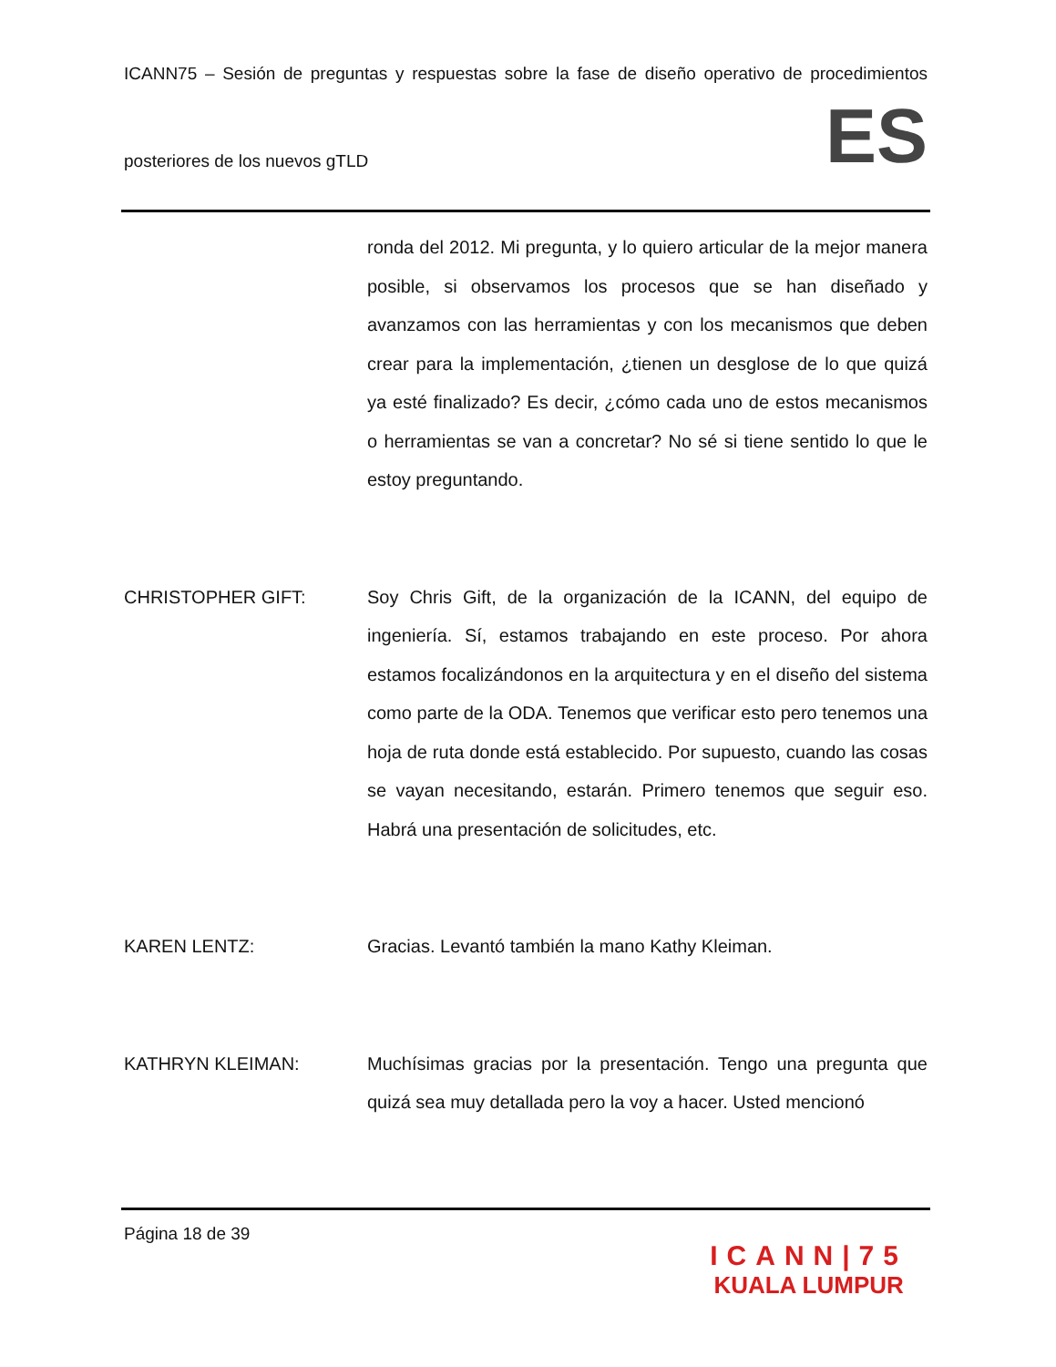ICANN75 – Sesión de preguntas y respuestas sobre la fase de diseño operativo de procedimientos
posteriores de los nuevos gTLD
ES
ronda del 2012. Mi pregunta, y lo quiero articular de la mejor manera posible, si observamos los procesos que se han diseñado y avanzamos con las herramientas y con los mecanismos que deben crear para la implementación, ¿tienen un desglose de lo que quizá ya esté finalizado? Es decir, ¿cómo cada uno de estos mecanismos o herramientas se van a concretar? No sé si tiene sentido lo que le estoy preguntando.
CHRISTOPHER GIFT: Soy Chris Gift, de la organización de la ICANN, del equipo de ingeniería. Sí, estamos trabajando en este proceso. Por ahora estamos focalizándonos en la arquitectura y en el diseño del sistema como parte de la ODA. Tenemos que verificar esto pero tenemos una hoja de ruta donde está establecido. Por supuesto, cuando las cosas se vayan necesitando, estarán. Primero tenemos que seguir eso. Habrá una presentación de solicitudes, etc.
KAREN LENTZ: Gracias. Levantó también la mano Kathy Kleiman.
KATHRYN KLEIMAN: Muchísimas gracias por la presentación. Tengo una pregunta que quizá sea muy detallada pero la voy a hacer. Usted mencionó
Página 18 de 39
ICANN|75
KUALA LUMPUR